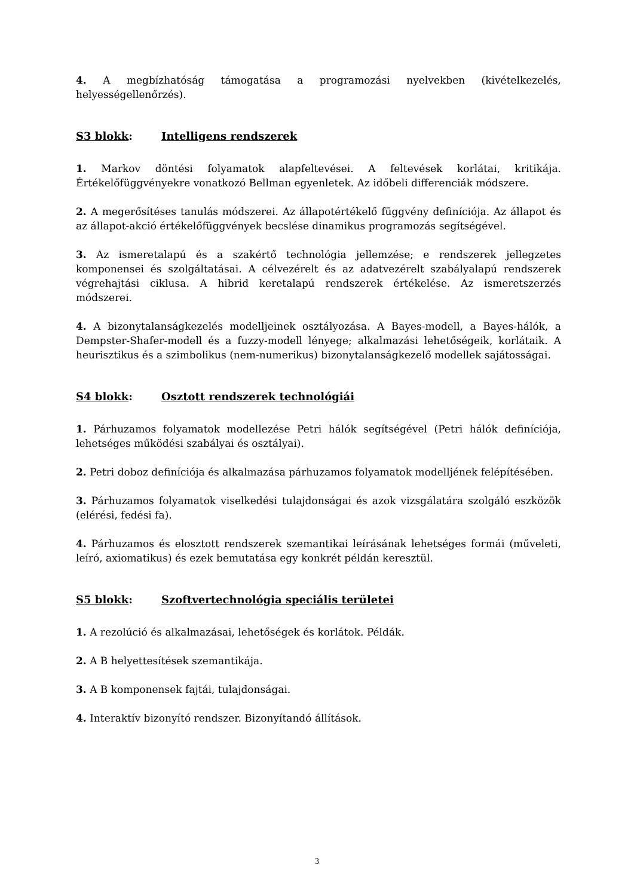4. A megbízhatóság támogatása a programozási nyelvekben (kivételkezelés, helyességellenőrzés).
S3 blokk: Intelligens rendszerek
1. Markov döntési folyamatok alapfeltevései. A feltevések korlátai, kritikája. Értékelőfüggvényekre vonatkozó Bellman egyenletek. Az időbeli differenciák módszere.
2. A megerősítéses tanulás módszerei. Az állapotértékelő függvény definíciója. Az állapot és az állapot-akció értékelőfüggvények becslése dinamikus programozás segítségével.
3. Az ismeretalapú és a szakértő technológia jellemzése; e rendszerek jellegzetes komponensei és szolgáltatásai. A célvezérelt és az adatvezérelt szabályalapú rendszerek végrehajtási ciklusa. A hibrid keretalapú rendszerek értékelése. Az ismeretszerzés módszerei.
4. A bizonytalanságkezelés modelljeinek osztályozása. A Bayes-modell, a Bayes-hálók, a Dempster-Shafer-modell és a fuzzy-modell lényege; alkalmazási lehetőségeik, korlátaik. A heurisztikus és a szimbolikus (nem-numerikus) bizonytalanságkezelő modellek sajátosságai.
S4 blokk: Osztott rendszerek technológiái
1. Párhuzamos folyamatok modellezése Petri hálók segítségével (Petri hálók definíciója, lehetséges működési szabályai és osztályai).
2. Petri doboz definíciója és alkalmazása párhuzamos folyamatok modelljének felépítésében.
3. Párhuzamos folyamatok viselkedési tulajdonságai és azok vizsgálatára szolgáló eszközök (elérési, fedési fa).
4. Párhuzamos és elosztott rendszerek szemantikai leírásának lehetséges formái (műveleti, leíró, axiomatikus) és ezek bemutatása egy konkrét példán keresztül.
S5 blokk: Szoftvertechnológia speciális területei
1. A rezolúció és alkalmazásai, lehetőségek és korlátok. Példák.
2. A B helyettesítések szemantikája.
3. A B komponensek fajtái, tulajdonságai.
4. Interaktív bizonyító rendszer. Bizonyítandó állítások.
3